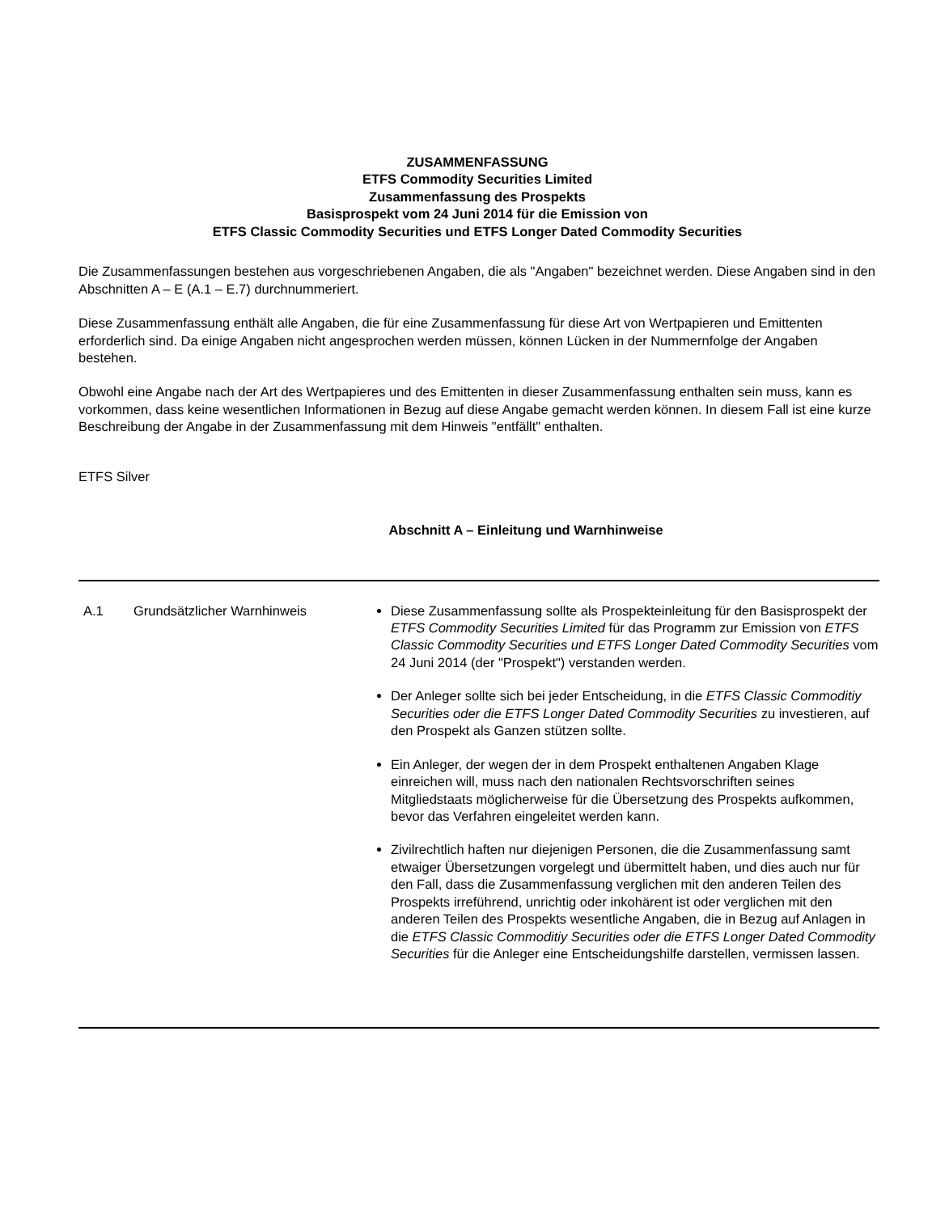ZUSAMMENFASSUNG
ETFS Commodity Securities Limited
Zusammenfassung des Prospekts
Basisprospekt vom 24 Juni 2014 für die Emission von
ETFS Classic Commodity Securities und ETFS Longer Dated Commodity Securities
Die Zusammenfassungen bestehen aus vorgeschriebenen Angaben, die als "Angaben" bezeichnet werden. Diese Angaben sind in den Abschnitten A – E (A.1 – E.7) durchnummeriert.
Diese Zusammenfassung enthält alle Angaben, die für eine Zusammenfassung für diese Art von Wertpapieren und Emittenten erforderlich sind. Da einige Angaben nicht angesprochen werden müssen, können Lücken in der Nummernfolge der Angaben bestehen.
Obwohl eine Angabe nach der Art des Wertpapieres und des Emittenten in dieser Zusammenfassung enthalten sein muss, kann es vorkommen, dass keine wesentlichen Informationen in Bezug auf diese Angabe gemacht werden können. In diesem Fall ist eine kurze Beschreibung der Angabe in der Zusammenfassung mit dem Hinweis "entfällt" enthalten.
ETFS Silver
Abschnitt A – Einleitung und Warnhinweise
| A.1 | Grundsätzlicher Warnhinweis | Diese Zusammenfassung sollte als Prospekteinleitung für den Basisprospekt der ETFS Commodity Securities Limited für das Programm zur Emission von ETFS Classic Commodity Securities und ETFS Longer Dated Commodity Securities vom 24 Juni 2014 (der "Prospekt") verstanden werden. Der Anleger sollte sich bei jeder Entscheidung, in die ETFS Classic Commoditiy Securities oder die ETFS Longer Dated Commodity Securities zu investieren, auf den Prospekt als Ganzen stützen sollte. Ein Anleger, der wegen der in dem Prospekt enthaltenen Angaben Klage einreichen will, muss nach den nationalen Rechtsvorschriften seines Mitgliedstaats möglicherweise für die Übersetzung des Prospekts aufkommen, bevor das Verfahren eingeleitet werden kann. Zivilrechtlich haften nur diejenigen Personen, die die Zusammenfassung samt etwaiger Übersetzungen vorgelegt und übermittelt haben, und dies auch nur für den Fall, dass die Zusammenfassung verglichen mit den anderen Teilen des Prospekts irreführend, unrichtig oder inkohärent ist oder verglichen mit den anderen Teilen des Prospekts wesentliche Angaben, die in Bezug auf Anlagen in die ETFS Classic Commoditiy Securities oder die ETFS Longer Dated Commodity Securities für die Anleger eine Entscheidungshilfe darstellen, vermissen lassen. |